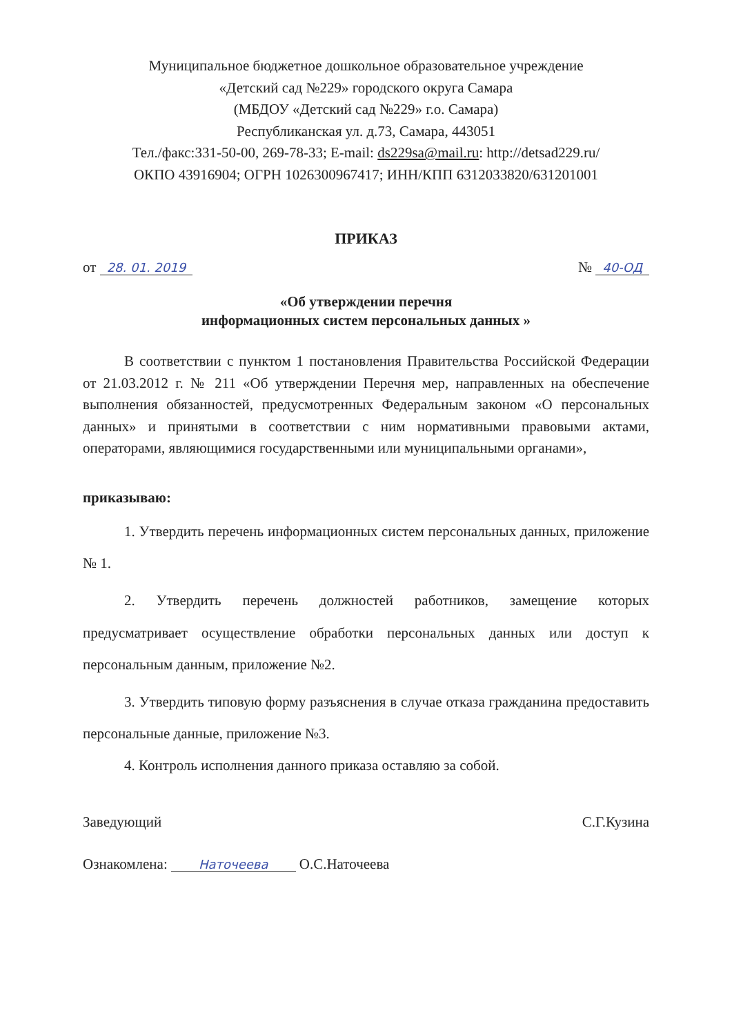Муниципальное бюджетное дошкольное образовательное учреждение
«Детский сад №229» городского округа Самара
(МБДОУ «Детский сад №229» г.о. Самара)
Республиканская ул. д.73, Самара, 443051
Тел./факс:331-50-00, 269-78-33; E-mail: ds229sa@mail.ru: http://detsad229.ru/
ОКПО 43916904; ОГРН 1026300967417; ИНН/КПП 6312033820/631201001
ПРИКАЗ
от 28. 01. 2019
№ 40-ОД
«Об утверждении перечня
информационных систем персональных данных »
В соответствии с пунктом 1 постановления Правительства Российской Федерации от 21.03.2012 г. № 211 «Об утверждении Перечня мер, направленных на обеспечение выполнения обязанностей, предусмотренных Федеральным законом «О персональных данных» и принятыми в соответствии с ним нормативными правовыми актами, операторами, являющимися государственными или муниципальными органами»,
приказываю:
1. Утвердить перечень информационных систем персональных данных, приложение № 1.
2. Утвердить перечень должностей работников, замещение которых предусматривает осуществление обработки персональных данных или доступ к персональным данным, приложение №2.
3. Утвердить типовую форму разъяснения в случае отказа гражданина предоставить персональные данные, приложение №3.
4. Контроль исполнения данного приказа оставляю за собой.
Заведующий С.Г.Кузина
Ознакомлена: Наточеева О.С.Наточеева